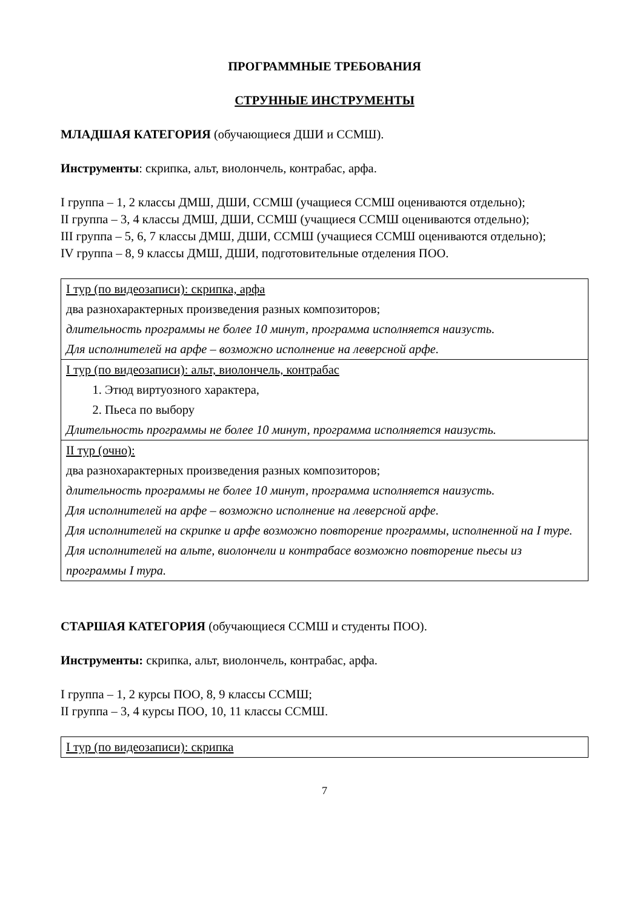ПРОГРАММНЫЕ ТРЕБОВАНИЯ
СТРУННЫЕ ИНСТРУМЕНТЫ
МЛАДШАЯ КАТЕГОРИЯ (обучающиеся ДШИ и ССМШ).
Инструменты: скрипка, альт, виолончель, контрабас, арфа.
I группа – 1, 2 классы ДМШ, ДШИ, ССМШ (учащиеся ССМШ оцениваются отдельно);
II группа – 3, 4 классы ДМШ, ДШИ, ССМШ (учащиеся ССМШ оцениваются отдельно);
III группа – 5, 6, 7 классы ДМШ, ДШИ, ССМШ (учащиеся ССМШ оцениваются отдельно);
IV группа – 8, 9 классы ДМШ, ДШИ, подготовительные отделения ПОО.
| I тур (по видеозаписи): скрипка, арфа два разнохарактерных произведения разных композиторов; длительность программы не более 10 минут, программа исполняется наизусть. Для исполнителей на арфе – возможно исполнение на леверсной арфе. |
| I тур (по видеозаписи): альт, виолончель, контрабас 1. Этюд виртуозного характера, 2. Пьеса по выбору Длительность программы не более 10 минут, программа исполняется наизусть. |
| II тур (очно): два разнохарактерных произведения разных композиторов; длительность программы не более 10 минут, программа исполняется наизусть. Для исполнителей на арфе – возможно исполнение на леверсной арфе. Для исполнителей на скрипке и арфе возможно повторение программы, исполненной на I туре. Для исполнителей на альте, виолончели и контрабасе возможно повторение пьесы из программы I тура. |
СТАРШАЯ КАТЕГОРИЯ (обучающиеся ССМШ и студенты ПОО).
Инструменты: скрипка, альт, виолончель, контрабас, арфа.
I группа – 1, 2 курсы ПОО, 8, 9 классы ССМШ;
II группа – 3, 4 курсы ПОО, 10, 11 классы ССМШ.
| I тур (по видеозаписи): скрипка |
7